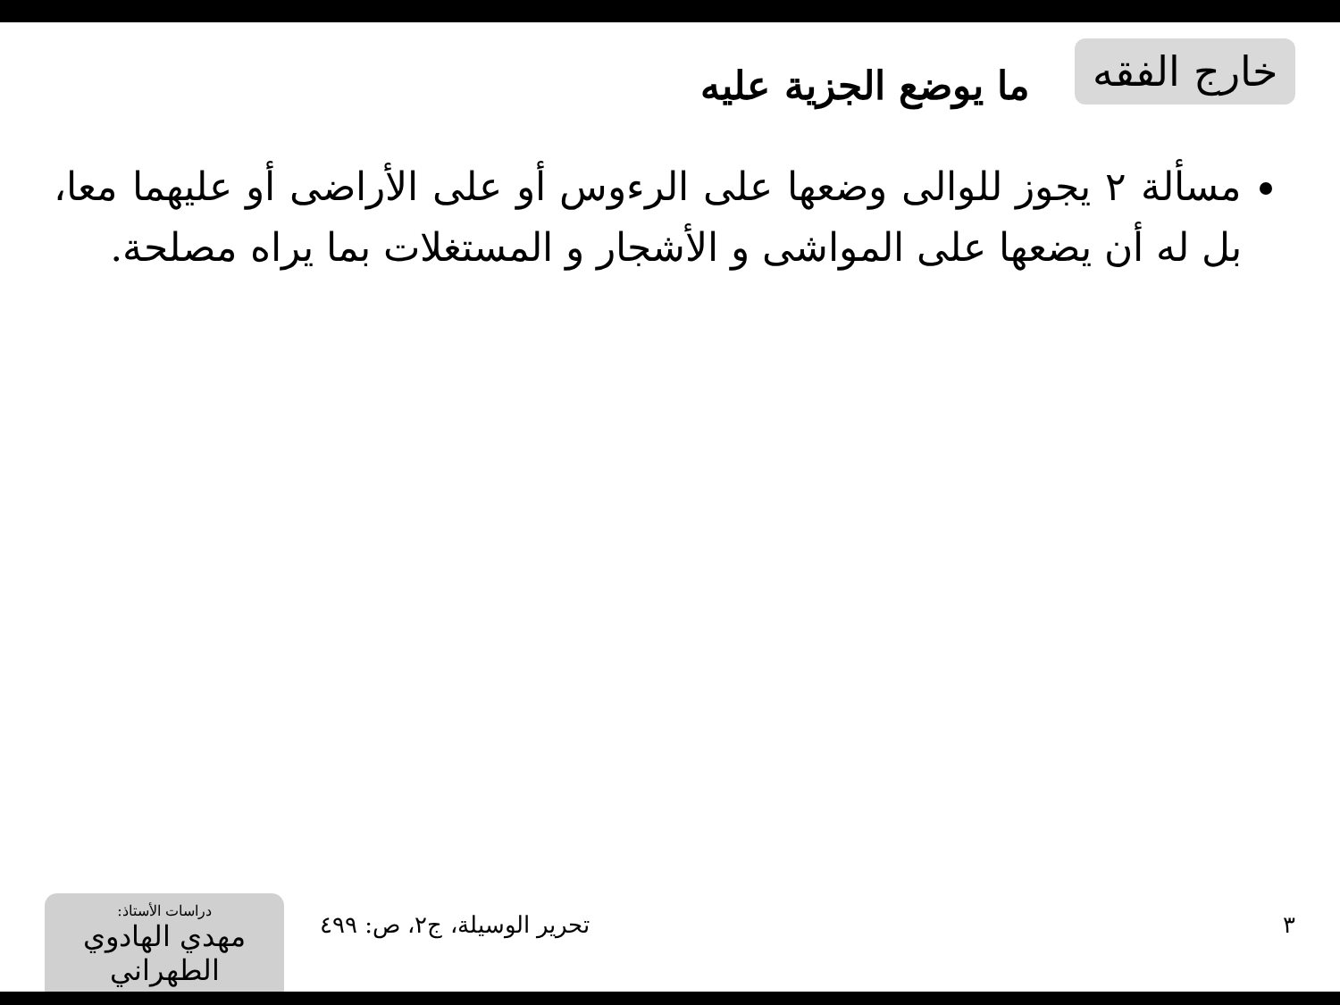خارج الفقه
ما يوضع الجزية عليه
مسألة ٢ يجوز للوالى وضعها على الرءوس أو على الأراضى أو عليهما معا، بل له أن يضعها على المواشى و الأشجار و المستغلات بما يراه مصلحة.
دراسات الأستاذ:
مهدي الهادوي الطهراني
تحرير الوسيلة، ج٢، ص: ٤٩٩ ٣